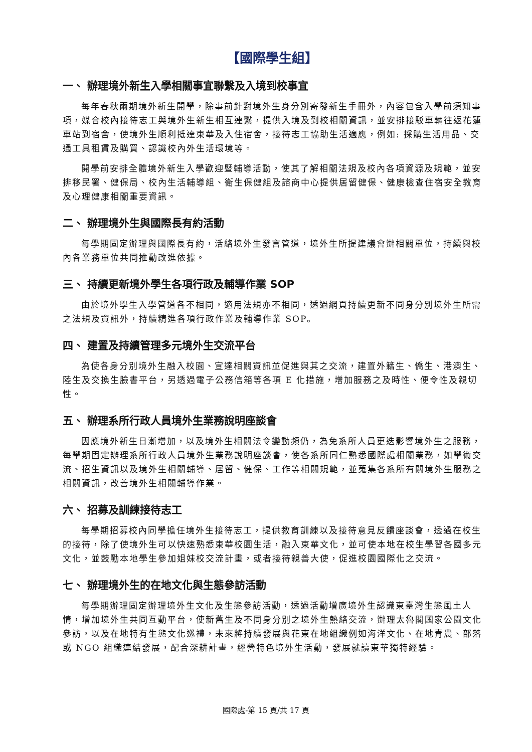【國際學生組】
一、 辦理境外新生入學相關事宜聯繫及入境到校事宜
每年春秋兩期境外新生開學，除事前針對境外生身分別寄發新生手冊外，內容包含入學前須知事項，媒合校內接待志工與境外生新生相互連繫，提供入境及到校相關資訊，並安排接駁車輛往返花蓮車站到宿舍，使境外生順利抵達東華及入住宿舍，接待志工協助生活適應，例如: 採購生活用品、交通工具租賃及購買、認識校內外生活環境等。
開學前安排全體境外新生入學歡迎暨輔導活動，使其了解相關法規及校內各項資源及規範，並安排移民署、健保局、校內生活輔導組、衛生保健組及諮商中心提供居留健保、健康檢查住宿安全教育及心理健康相關重要資訊。
二、 辦理境外生與國際長有約活動
每學期固定辦理與國際長有約，活絡境外生發言管道，境外生所提建議會辦相關單位，持續與校內各業務單位共同推動改進依據。
三、 持續更新境外學生各項行政及輔導作業 SOP
由於境外學生入學管道各不相同，適用法規亦不相同，透過網頁持續更新不同身分別境外生所需之法規及資訊外，持續精進各項行政作業及輔導作業 SOP。
四、 建置及持續管理多元境外生交流平台
為使各身分別境外生融入校園、宣達相關資訊並促進與其之交流，建置外籍生、僑生、港澳生、陸生及交換生臉書平台，另透過電子公務信箱等各項 E 化措施，增加服務之及時性、便令性及親切性。
五、 辦理系所行政人員境外生業務說明座談會
因應境外新生日漸增加，以及境外生相關法令變動頻仍，為免系所人員更迭影響境外生之服務，每學期固定辦理系所行政人員境外生業務說明座談會，使各系所同仁熟悉國際處相關業務，如學術交流、招生資訊以及境外生相關輔導、居留、健保、工作等相關規範，並蒐集各系所有關境外生服務之相關資訊，改善境外生相關輔導作業。
六、 招募及訓練接待志工
每學期招募校內同學擔任境外生接待志工，提供教育訓練以及接待意見反饋座談會，透過在校生的接待，除了使境外生可以快速熟悉東華校園生活，融入東華文化，並可使本地在校生學習各國多元文化，並鼓勵本地學生參加姐妹校交流計畫，或者接待親善大使，促進校園國際化之交流。
七、 辦理境外生的在地文化與生態參訪活動
每學期辦理固定辦理境外生文化及生態參訪活動，透過活動增廣境外生認識東臺灣生態風土人情，增加境外生共同互動平台，使新舊生及不同身分別之境外生熱絡交流，辦理太魯閣國家公園文化參訪，以及在地特有生態文化巡禮，未來將持續發展與花東在地組織例如海洋文化、在地青農、部落或 NGO 組織連結發展，配合深耕計畫，經營特色境外生活動，發展就讀東華獨特經驗。
國際處-第 15 頁/共 17 頁